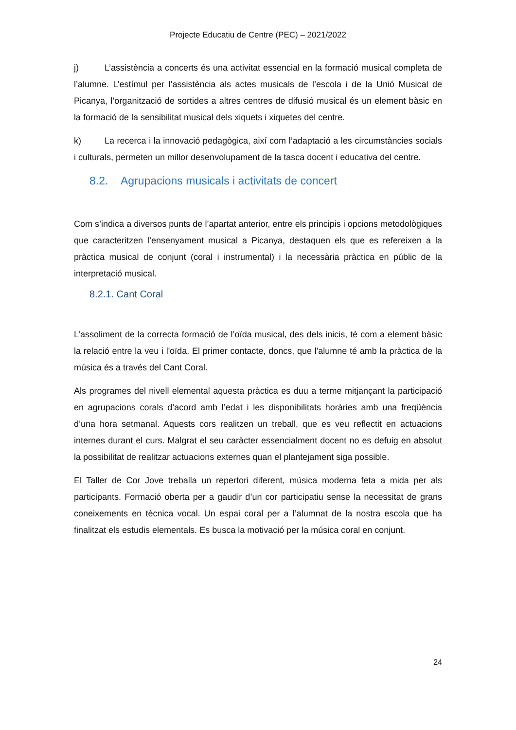Projecte Educatiu de Centre (PEC) – 2021/2022
j) L’assistència a concerts és una activitat essencial en la formació musical completa de l’alumne. L’estímul per l’assistència als actes musicals de l’escola i de la Unió Musical de Picanya, l’organització de sortides a altres centres de difusió musical és un element bàsic en la formació de la sensibilitat musical dels xiquets i xiquetes del centre.
k) La recerca i la innovació pedagògica, així com l’adaptació a les circumstàncies socials i culturals, permeten un millor desenvolupament de la tasca docent i educativa del centre.
8.2. Agrupacions musicals i activitats de concert
Com s’indica a diversos punts de l’apartat anterior, entre els principis i opcions metodològiques que caracteritzen l’ensenyament musical a Picanya, destaquen els que es refereixen a la pràctica musical de conjunt (coral i instrumental) i la necessària pràctica en públic de la interpretació musical.
8.2.1. Cant Coral
L’assoliment de la correcta formació de l’oïda musical, des dels inicis, té com a element bàsic la relació entre la veu i l'oïda. El primer contacte, doncs, que l'alumne té amb la pràctica de la música és a través del Cant Coral.
Als programes del nivell elemental aquesta pràctica es duu a terme mitjançant la participació en agrupacions corals d’acord amb l’edat i les disponibilitats horàries amb una freqüència d’una hora setmanal. Aquests cors realitzen un treball, que es veu reflectit en actuacions internes durant el curs. Malgrat el seu caràcter essencialment docent no es defuig en absolut la possibilitat de realitzar actuacions externes quan el plantejament siga possible.
El Taller de Cor Jove treballa un repertori diferent, música moderna feta a mida per als participants. Formació oberta per a gaudir d’un cor participatiu sense la necessitat de grans coneixements en tècnica vocal. Un espai coral per a l’alumnat de la nostra escola que ha finalitzat els estudis elementals. Es busca la motivació per la música coral en conjunt.
24